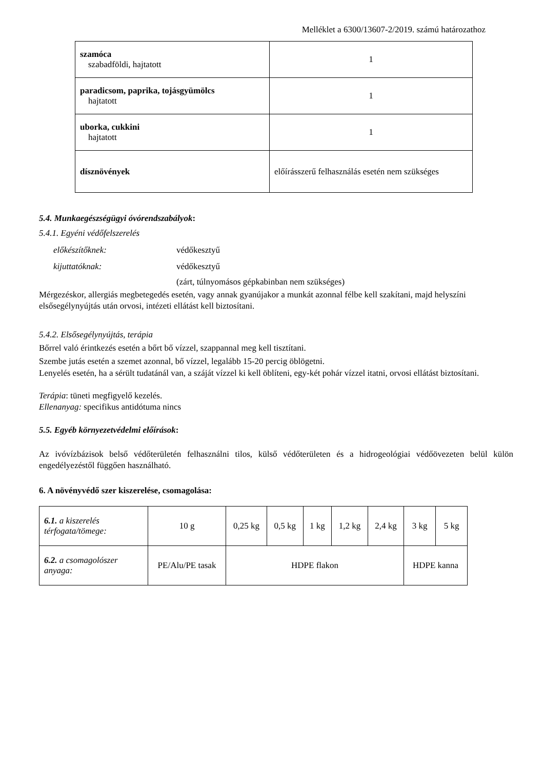Melléklet a 6300/13607-2/2019. számú határozathoz
| szamóca szabadföldi, hajtatott | 1 |
| paradicsom, paprika, tojásgyümölcs hajtatott | 1 |
| uborka, cukkini hajtatott | 1 |
| dísznövények | előírásszerű felhasználás esetén nem szükséges |
5.4. Munkaegészségügyi óvórendszabályok:
5.4.1. Egyéni védőfelszerelés
előkészítőknek: védőkesztyű
kijuttatóknak: védőkesztyű
(zárt, túlnyomásos gépkabinban nem szükséges)
Mérgezéskor, allergiás megbetegedés esetén, vagy annak gyanújakor a munkát azonnal félbe kell szakítani, majd helyszíni elsősegélynyújtás után orvosi, intézeti ellátást kell biztosítani.
5.4.2. Elsősegélynyújtás, terápia
Bőrrel való érintkezés esetén a bőrt bő vízzel, szappannal meg kell tisztítani.
Szembe jutás esetén a szemet azonnal, bő vízzel, legalább 15-20 percig öblögetni.
Lenyelés esetén, ha a sérült tudatánál van, a száját vízzel ki kell öblíteni, egy-két pohár vízzel itatni, orvosi ellátást biztosítani.
Terápia: tüneti megfigyelő kezelés.
Ellenanyag: specifikus antidótuma nincs
5.5. Egyéb környezetvédelmi előírások:
Az ivóvízbázisok belső védőterületén felhasználni tilos, külső védőterületen és a hidrogeológiai védőövezeten belül külön engedélyezéstől függően használható.
6. A növényvédő szer kiszerelése, csomagolása:
| 6.1. a kiszerelés térfogata/tömege: | 10 g | 0,25 kg | 0,5 kg | 1 kg | 1,2 kg | 2,4 kg | 3 kg | 5 kg |
| 6.2. a csomagolószer anyaga: | PE/Alu/PE tasak | HDPE flakon | | | | | HDPE kanna | |